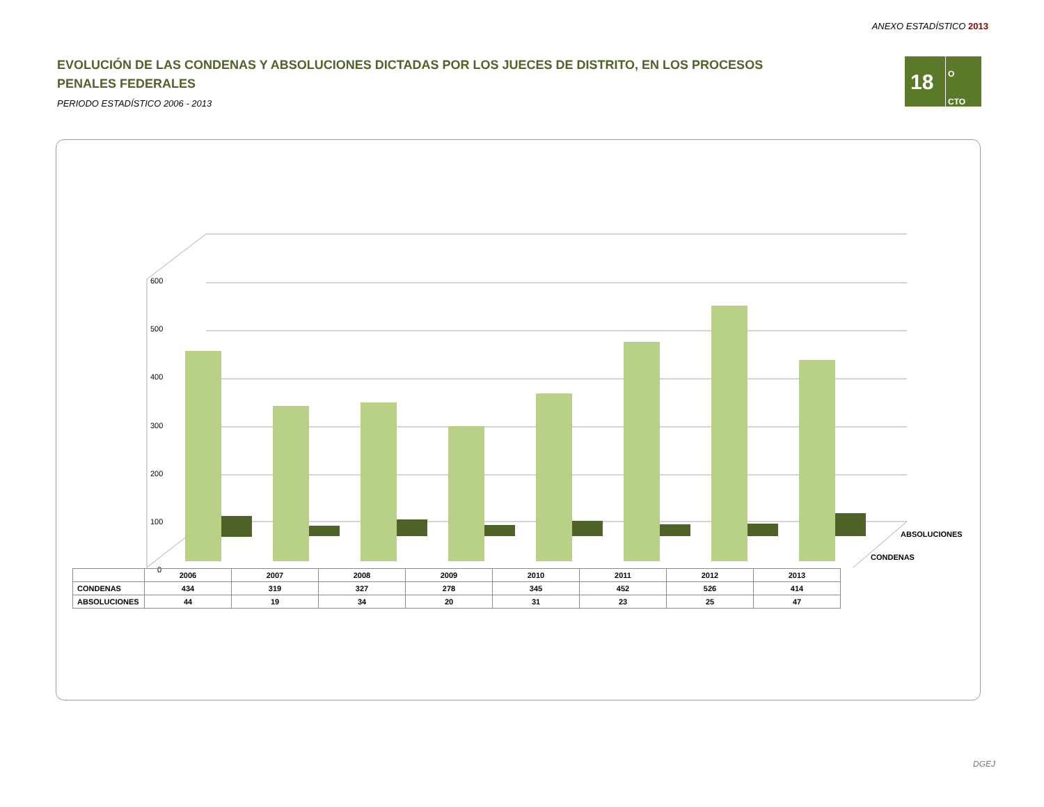ANEXO ESTADÍSTICO 2013
EVOLUCIÓN DE LAS CONDENAS Y ABSOLUCIONES DICTADAS POR LOS JUECES DE DISTRITO, EN LOS PROCESOS PENALES FEDERALES
PERIODO ESTADÍSTICO 2006 - 2013
18
O
CTO
600
500
400
300
200
100
0
ABSOLUCIONES
CONDENAS
| | 2006 | 2007 | 2008 | 2009 | 2010 | 2011 | 2012 | 2013 |
| CONDENAS | 434 | 319 | 327 | 278 | 345 | 452 | 526 | 414 |
| ABSOLUCIONES | 44 | 19 | 34 | 20 | 31 | 23 | 25 | 47 |
DGEJ